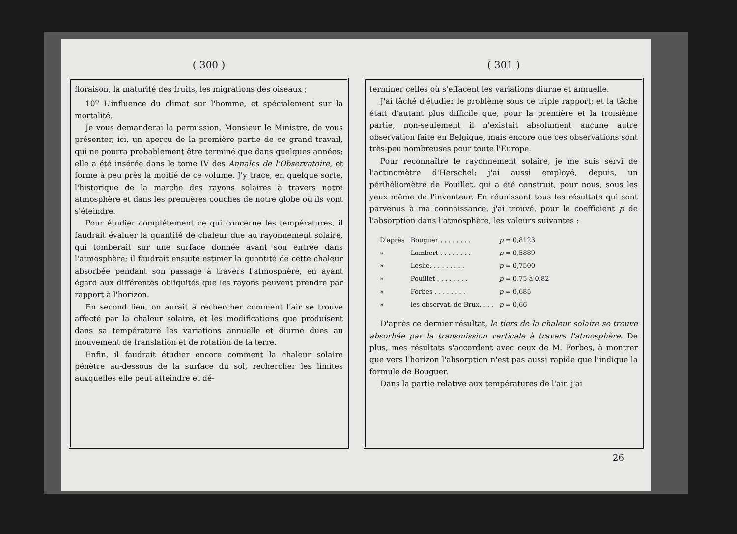( 300 )
floraison, la maturité des fruits, les migrations des oiseaux ;
10<sup>o</sup> L'influence du climat sur l'homme, et spécialement sur la mortalité.
Je vous demanderai la permission, Monsieur le Ministre, de vous présenter, ici, un aperçu de la première partie de ce grand travail, qui ne pourra probablement être terminé que dans quelques années; elle a été insérée dans le tome IV des Annales de l'Observatoire, et forme à peu près la moitié de ce volume. J'y trace, en quelque sorte, l'historique de la marche des rayons solaires à travers notre atmosphère et dans les premières couches de notre globe où ils vont s'éteindre.
Pour étudier complétement ce qui concerne les températures, il faudrait évaluer la quantité de chaleur due au rayonnement solaire, qui tomberait sur une surface donnée avant son entrée dans l'atmosphère; il faudrait ensuite estimer la quantité de cette chaleur absorbée pendant son passage à travers l'atmosphère, en ayant égard aux différentes obliquités que les rayons peuvent prendre par rapport à l'horizon.
En second lieu, on aurait à rechercher comment l'air se trouve affecté par la chaleur solaire, et les modifications que produisent dans sa température les variations annuelle et diurne dues au mouvement de translation et de rotation de la terre.
Enfin, il faudrait étudier encore comment la chaleur solaire pénètre au-dessous de la surface du sol, rechercher les limites auxquelles elle peut atteindre et dé-
( 301 )
terminer celles où s'effacent les variations diurne et annuelle.
J'ai tâché d'étudier le problème sous ce triple rapport; et la tâche était d'autant plus difficile que, pour la première et la troisième partie, non-seulement il n'existait absolument aucune autre observation faite en Belgique, mais encore que ces observations sont très-peu nombreuses pour toute l'Europe.
Pour reconnaître le rayonnement solaire, je me suis servi de l'actinomètre d'Herschel; j'ai aussi employé, depuis, un périhéliomètre de Pouillet, qui a été construit, pour nous, sous les yeux même de l'inventeur. En réunissant tous les résultats qui sont parvenus à ma connaissance, j'ai trouvé, pour le coefficient p de l'absorption dans l'atmosphère, les valeurs suivantes :
| D'après | Bouguer . . . . . . . . | p = 0,8123 |
| » | Lambert . . . . . . . . | p = 0,5889 |
| » | Leslie. . . . . . . . . | p = 0,7500 |
| » | Pouillet . . . . . . . . | p = 0,75 à 0,82 |
| » | Forbes . . . . . . . . | p = 0,685 |
| » | les observat. de Brux. . . . | p = 0,66 |
D'après ce dernier résultat, le tiers de la chaleur solaire se trouve absorbée par la transmission verticale à travers l'atmosphère. De plus, mes résultats s'accordent avec ceux de M. Forbes, à montrer que vers l'horizon l'absorption n'est pas aussi rapide que l'indique la formule de Bouguer.
Dans la partie relative aux températures de l'air, j'ai
26